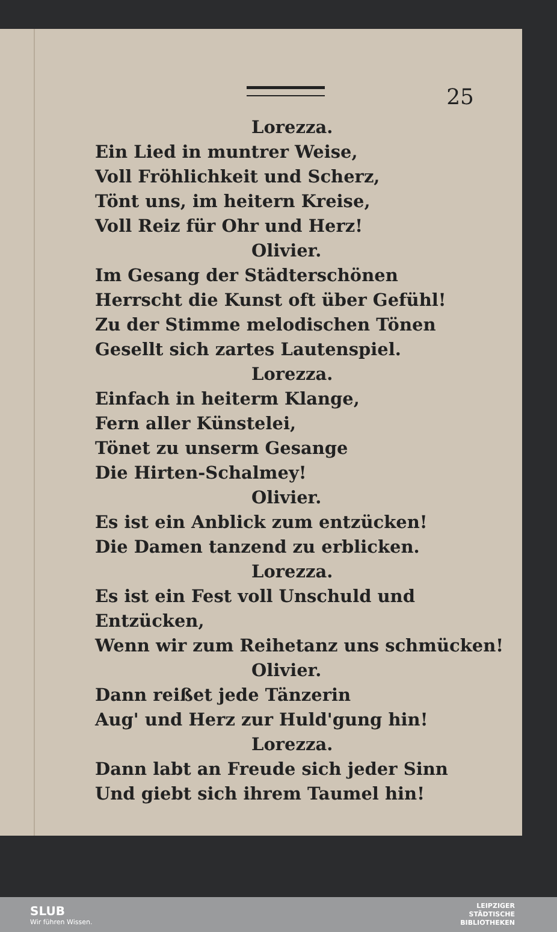25
Lorezza.
Ein Lied in muntrer Weise,
Voll Fröhlichkeit und Scherz,
Tönt uns, im heitern Kreise,
Voll Reiz für Ohr und Herz!
Olivier.
Im Gesang der Städterschönen
Herrscht die Kunst oft über Gefühl!
Zu der Stimme melodischen Tönen
Gesellt sich zartes Lautenspiel.
Lorezza.
Einfach in heiterm Klange,
Fern aller Künstelei,
Tönet zu unserm Gesange
Die Hirten-Schalmey!
Olivier.
Es ist ein Anblick zum entzücken!
Die Damen tanzend zu erblicken.
Lorezza.
Es ist ein Fest voll Unschuld und Entzücken,
Wenn wir zum Reihetanz uns schmücken!
Olivier.
Dann reißet jede Tänzerin
Aug' und Herz zur Huld'gung hin!
Lorezza.
Dann labt an Freude sich jeder Sinn
Und giebt sich ihrem Taumel hin!
SLUB
Wir führen Wissen.
LEIPZIGER
STÄDTISCHE
BIBLIOTHEKEN